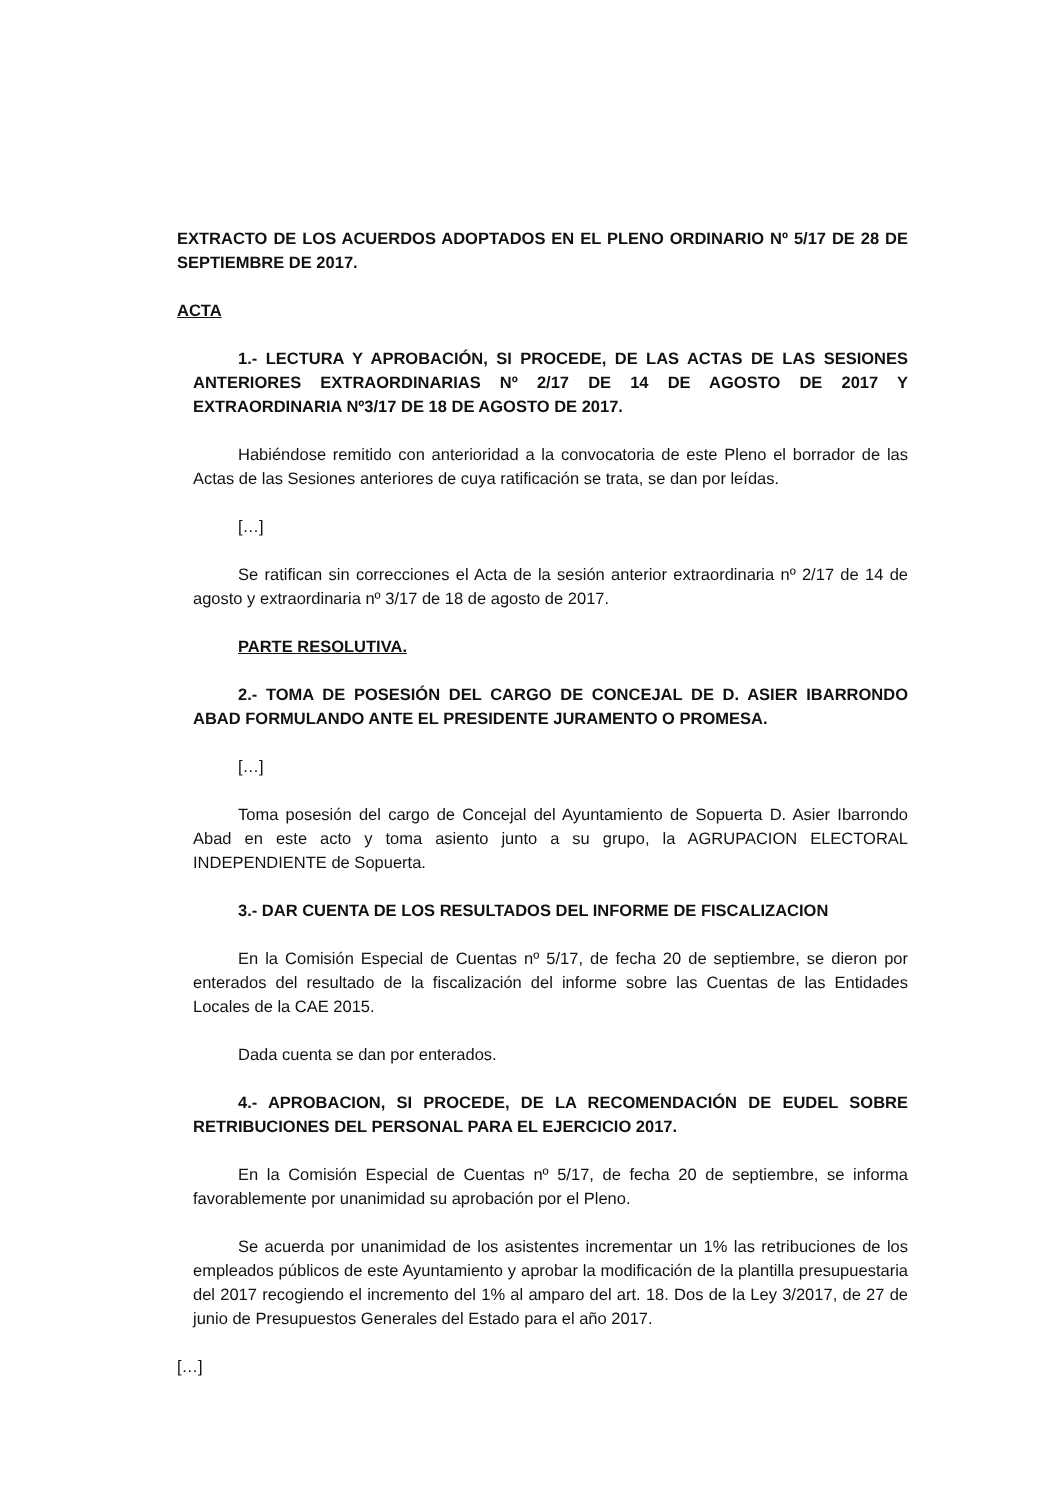EXTRACTO DE LOS ACUERDOS ADOPTADOS EN EL PLENO ORDINARIO Nº 5/17 DE 28 DE SEPTIEMBRE DE 2017.
ACTA
1.- LECTURA Y APROBACIÓN, SI PROCEDE, DE LAS ACTAS DE LAS SESIONES ANTERIORES EXTRAORDINARIAS Nº 2/17 DE 14 DE AGOSTO DE 2017 Y EXTRAORDINARIA Nº3/17 DE 18 DE AGOSTO DE 2017.
Habiéndose remitido con anterioridad a la convocatoria de este Pleno el borrador de las Actas de las Sesiones anteriores de cuya ratificación se trata, se dan por leídas.
[…]
Se ratifican sin correcciones el Acta de la sesión anterior extraordinaria nº 2/17 de 14 de agosto y extraordinaria nº 3/17 de 18 de agosto de 2017.
PARTE RESOLUTIVA.
2.- TOMA DE POSESIÓN DEL CARGO DE CONCEJAL DE D. ASIER IBARRONDO ABAD FORMULANDO ANTE EL PRESIDENTE JURAMENTO O PROMESA.
[…]
Toma posesión del cargo de Concejal del Ayuntamiento de Sopuerta D. Asier Ibarrondo Abad en este acto y toma asiento junto a su grupo, la AGRUPACION ELECTORAL INDEPENDIENTE de Sopuerta.
3.- DAR CUENTA DE LOS RESULTADOS DEL INFORME DE FISCALIZACION
En la Comisión Especial de Cuentas nº 5/17, de fecha 20 de septiembre, se dieron por enterados del resultado de la fiscalización del informe sobre las Cuentas de las Entidades Locales de la CAE 2015.
Dada cuenta se dan por enterados.
4.- APROBACION, SI PROCEDE, DE LA RECOMENDACIÓN DE EUDEL SOBRE RETRIBUCIONES DEL PERSONAL PARA EL EJERCICIO 2017.
En la Comisión Especial de Cuentas nº 5/17, de fecha 20 de septiembre, se informa favorablemente por unanimidad su aprobación por el Pleno.
Se acuerda por unanimidad de los asistentes incrementar un 1% las retribuciones de los empleados públicos de este Ayuntamiento y aprobar la modificación de la plantilla presupuestaria del 2017 recogiendo el incremento del 1% al amparo del art. 18. Dos de la Ley 3/2017, de 27 de junio de Presupuestos Generales del Estado para el año 2017.
[…]